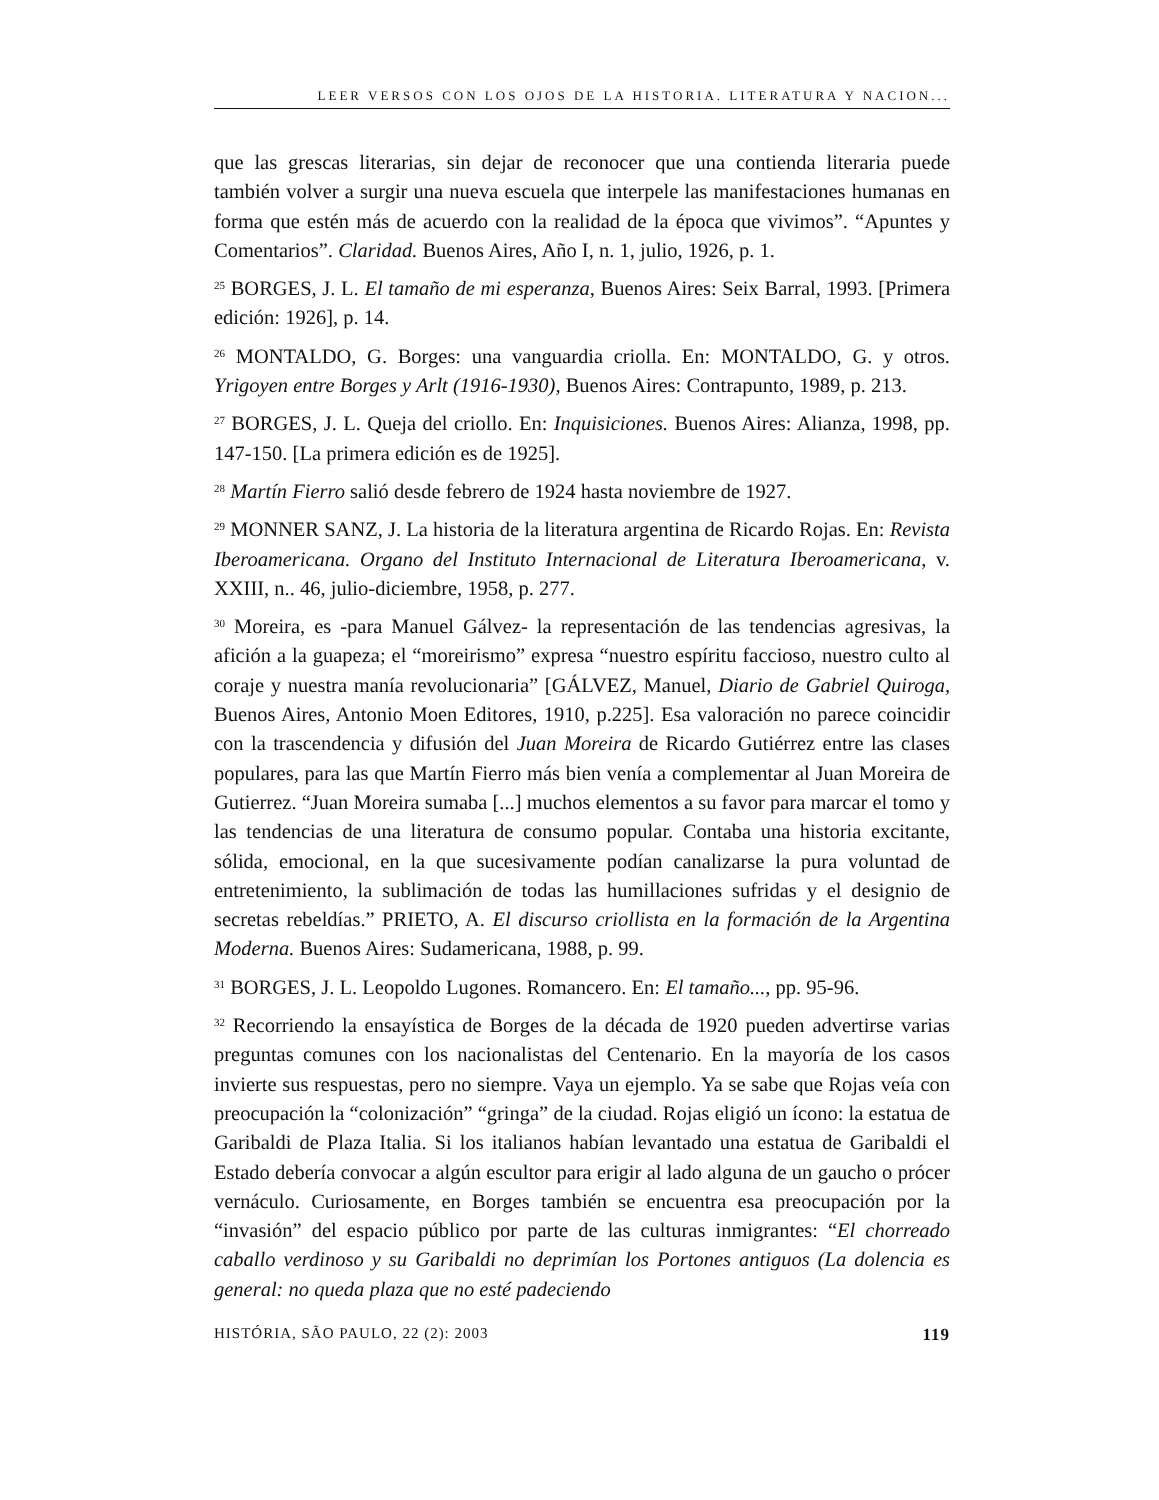LEER VERSOS CON LOS OJOS DE LA HISTORIA. LITERATURA Y NACION...
que las grescas literarias, sin dejar de reconocer que una contienda literaria puede también volver a surgir una nueva escuela que interpele las manifestaciones humanas en forma que estén más de acuerdo con la realidad de la época que vivimos”. “Apuntes y Comentarios”. Claridad. Buenos Aires, Año I, n. 1, julio, 1926, p. 1.
<sup>25</sup> BORGES, J. L. El tamaño de mi esperanza, Buenos Aires: Seix Barral, 1993. [Primera edición: 1926], p. 14.
<sup>26</sup> MONTALDO, G. Borges: una vanguardia criolla. En: MONTALDO, G. y otros. Yrigoyen entre Borges y Arlt (1916-1930), Buenos Aires: Contrapunto, 1989, p. 213.
<sup>27</sup> BORGES, J. L. Queja del criollo. En: Inquisiciones. Buenos Aires: Alianza, 1998, pp. 147-150. [La primera edición es de 1925].
<sup>28</sup> Martín Fierro salió desde febrero de 1924 hasta noviembre de 1927.
<sup>29</sup> MONNER SANZ, J. La historia de la literatura argentina de Ricardo Rojas. En: Revista Iberoamericana. Organo del Instituto Internacional de Literatura Iberoamericana, v. XXIII, n.. 46, julio-diciembre, 1958, p. 277.
<sup>30</sup> Moreira, es -para Manuel Gálvez- la representación de las tendencias agresivas, la afición a la guapeza; el “moreirismo” expresa “nuestro espíritu faccioso, nuestro culto al coraje y nuestra manía revolucionaria” [GÁLVEZ, Manuel, Diario de Gabriel Quiroga, Buenos Aires, Antonio Moen Editores, 1910, p.225]. Esa valoración no parece coincidir con la trascendencia y difusión del Juan Moreira de Ricardo Gutiérrez entre las clases populares, para las que Martín Fierro más bien venía a complementar al Juan Moreira de Gutierrez. “Juan Moreira sumaba [...] muchos elementos a su favor para marcar el tomo y las tendencias de una literatura de consumo popular. Contaba una historia excitante, sólida, emocional, en la que sucesivamente podían canalizarse la pura voluntad de entretenimiento, la sublimación de todas las humillaciones sufridas y el designio de secretas rebeldías.” PRIETO, A. El discurso criollista en la formación de la Argentina Moderna. Buenos Aires: Sudamericana, 1988, p. 99.
<sup>31</sup> BORGES, J. L. Leopoldo Lugones. Romancero. En: El tamaño..., pp. 95-96.
<sup>32</sup> Recorriendo la ensayística de Borges de la década de 1920 pueden advertirse varias preguntas comunes con los nacionalistas del Centenario. En la mayoría de los casos invierte sus respuestas, pero no siempre. Vaya un ejemplo. Ya se sabe que Rojas veía con preocupación la “colonización” “gringa” de la ciudad. Rojas eligió un ícono: la estatua de Garibaldi de Plaza Italia. Si los italianos habían levantado una estatua de Garibaldi el Estado debería convocar a algún escultor para erigir al lado alguna de un gaucho o prócer vernáculo. Curiosamente, en Borges también se encuentra esa preocupación por la “invasión” del espacio público por parte de las culturas inmigrantes: “El chorreado caballo verdinoso y su Garibaldi no deprimían los Portones antiguos (La dolencia es general: no queda plaza que no esté padeciendo
HISTÓRIA, SÃO PAULO, 22 (2): 2003 119